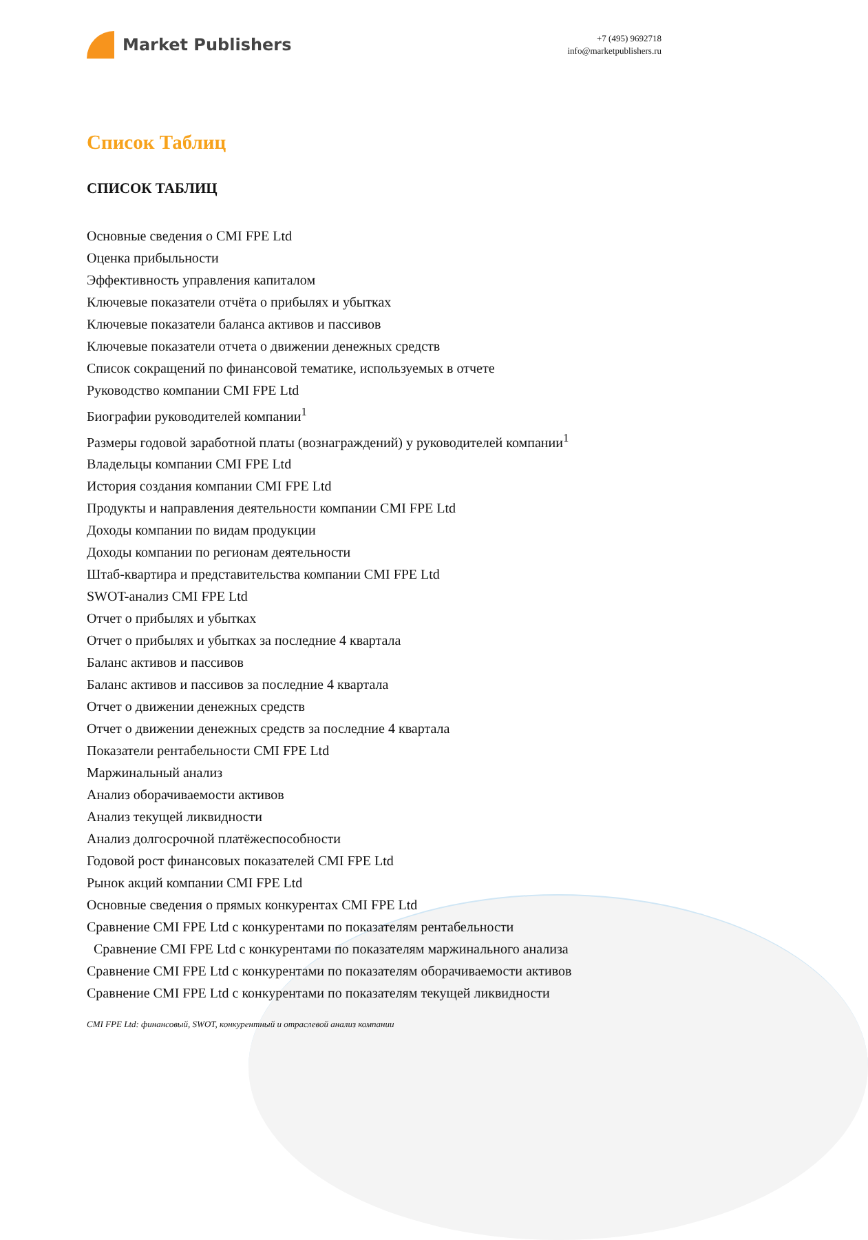Market Publishers
+7 (495) 9692718
info@marketpublishers.ru
Список Таблиц
СПИСОК ТАБЛИЦ
Основные сведения о CMI FPE Ltd
Оценка прибыльности
Эффективность управления капиталом
Ключевые показатели отчёта о прибылях и убытках
Ключевые показатели баланса активов и пассивов
Ключевые показатели отчета о движении денежных средств
Список сокращений по финансовой тематике, используемых в отчете
Руководство компании CMI FPE Ltd
Биографии руководителей компании<sup>1</sup>
Размеры годовой заработной платы (вознаграждений) у руководителей компании<sup>1</sup>
Владельцы компании CMI FPE Ltd
История создания компании CMI FPE Ltd
Продукты и направления деятельности компании CMI FPE Ltd
Доходы компании по видам продукции
Доходы компании по регионам деятельности
Штаб-квартира и представительства компании CMI FPE Ltd
SWOT-анализ CMI FPE Ltd
Отчет о прибылях и убытках
Отчет о прибылях и убытках за последние 4 квартала
Баланс активов и пассивов
Баланс активов и пассивов за последние 4 квартала
Отчет о движении денежных средств
Отчет о движении денежных средств за последние 4 квартала
Показатели рентабельности CMI FPE Ltd
Маржинальный анализ
Анализ оборачиваемости активов
Анализ текущей ликвидности
Анализ долгосрочной платёжеспособности
Годовой рост финансовых показателей CMI FPE Ltd
Рынок акций компании CMI FPE Ltd
Основные сведения о прямых конкурентах CMI FPE Ltd
Сравнение CMI FPE Ltd с конкурентами по показателям рентабельности
Сравнение CMI FPE Ltd с конкурентами по показателям маржинального анализа
Сравнение CMI FPE Ltd с конкурентами по показателям оборачиваемости активов
Сравнение CMI FPE Ltd с конкурентами по показателям текущей ликвидности
CMI FPE Ltd: финансовый, SWOT, конкурентный и отраслевой анализ компании